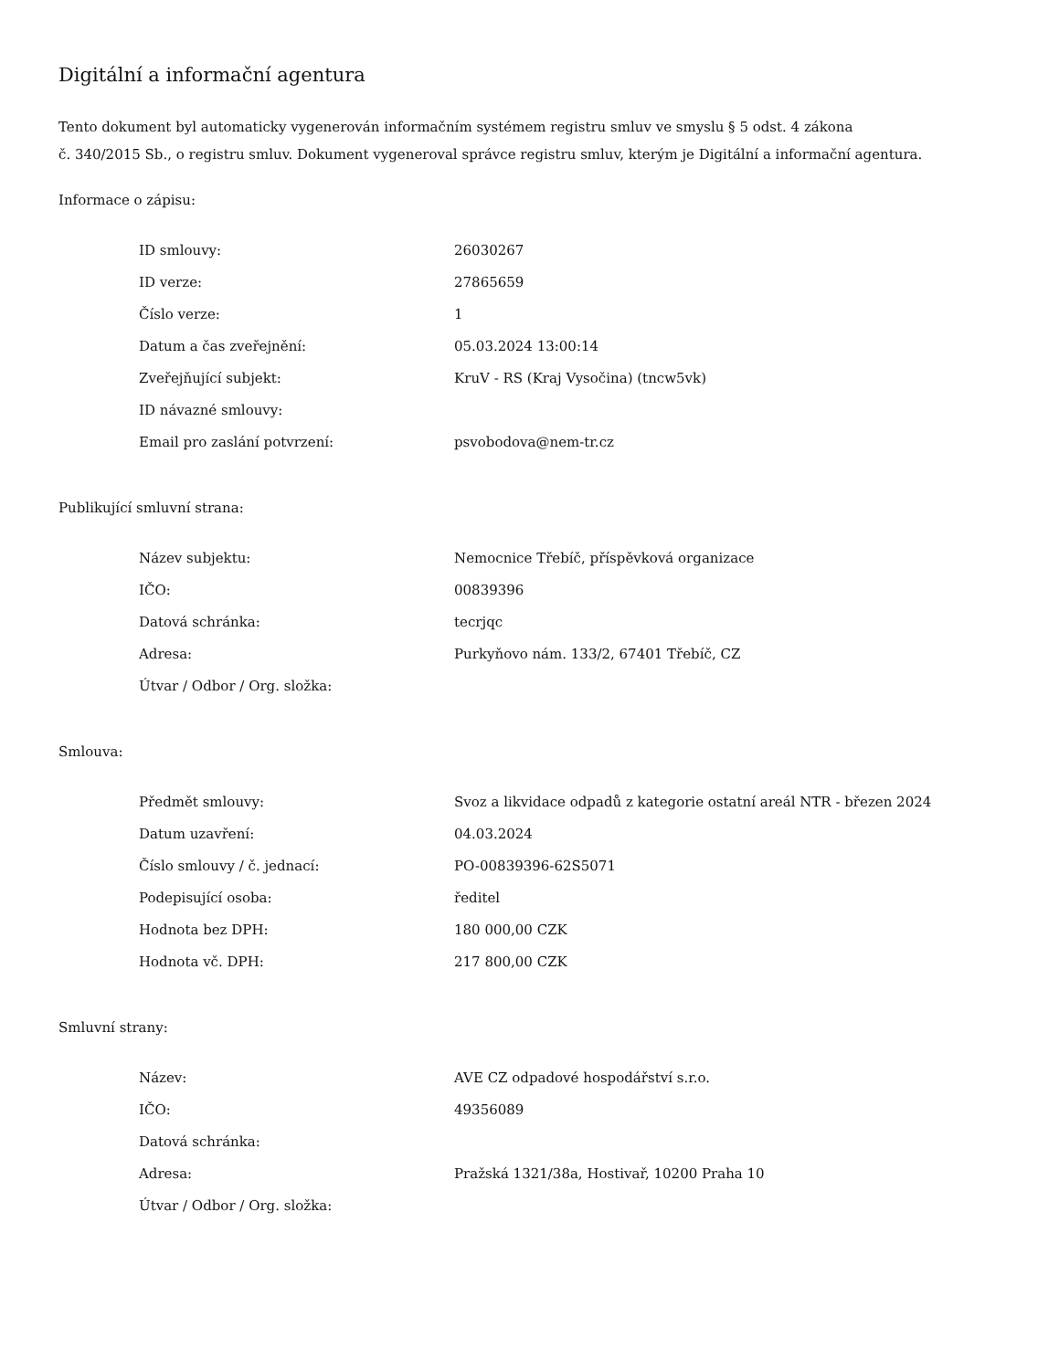Digitální a informační agentura
Tento dokument byl automaticky vygenerován informačním systémem registru smluv ve smyslu § 5 odst. 4 zákona
č. 340/2015 Sb., o registru smluv. Dokument vygeneroval správce registru smluv, kterým je Digitální a informační agentura.
Informace o zápisu:
| ID smlouvy: | 26030267 |
| ID verze: | 27865659 |
| Číslo verze: | 1 |
| Datum a čas zveřejnění: | 05.03.2024 13:00:14 |
| Zveřejňující subjekt: | KruV - RS (Kraj Vysočina) (tncw5vk) |
| ID návazné smlouvy: | |
| Email pro zaslání potvrzení: | psvobodova@nem-tr.cz |
Publikující smluvní strana:
| Název subjektu: | Nemocnice Třebíč, příspěvková organizace |
| IČO: | 00839396 |
| Datová schránka: | tecrjqc |
| Adresa: | Purkyňovo nám. 133/2, 67401 Třebíč, CZ |
| Útvar / Odbor / Org. složka: | |
Smlouva:
| Předmět smlouvy: | Svoz a likvidace odpadů z kategorie ostatní areál NTR - březen 2024 |
| Datum uzavření: | 04.03.2024 |
| Číslo smlouvy / č. jednací: | PO-00839396-62S5071 |
| Podepisující osoba: | ředitel |
| Hodnota bez DPH: | 180 000,00 CZK |
| Hodnota vč. DPH: | 217 800,00 CZK |
Smluvní strany:
| Název: | AVE CZ odpadové hospodářství s.r.o. |
| IČO: | 49356089 |
| Datová schránka: | |
| Adresa: | Pražská 1321/38a, Hostivař, 10200 Praha 10 |
| Útvar / Odbor / Org. složka: | |